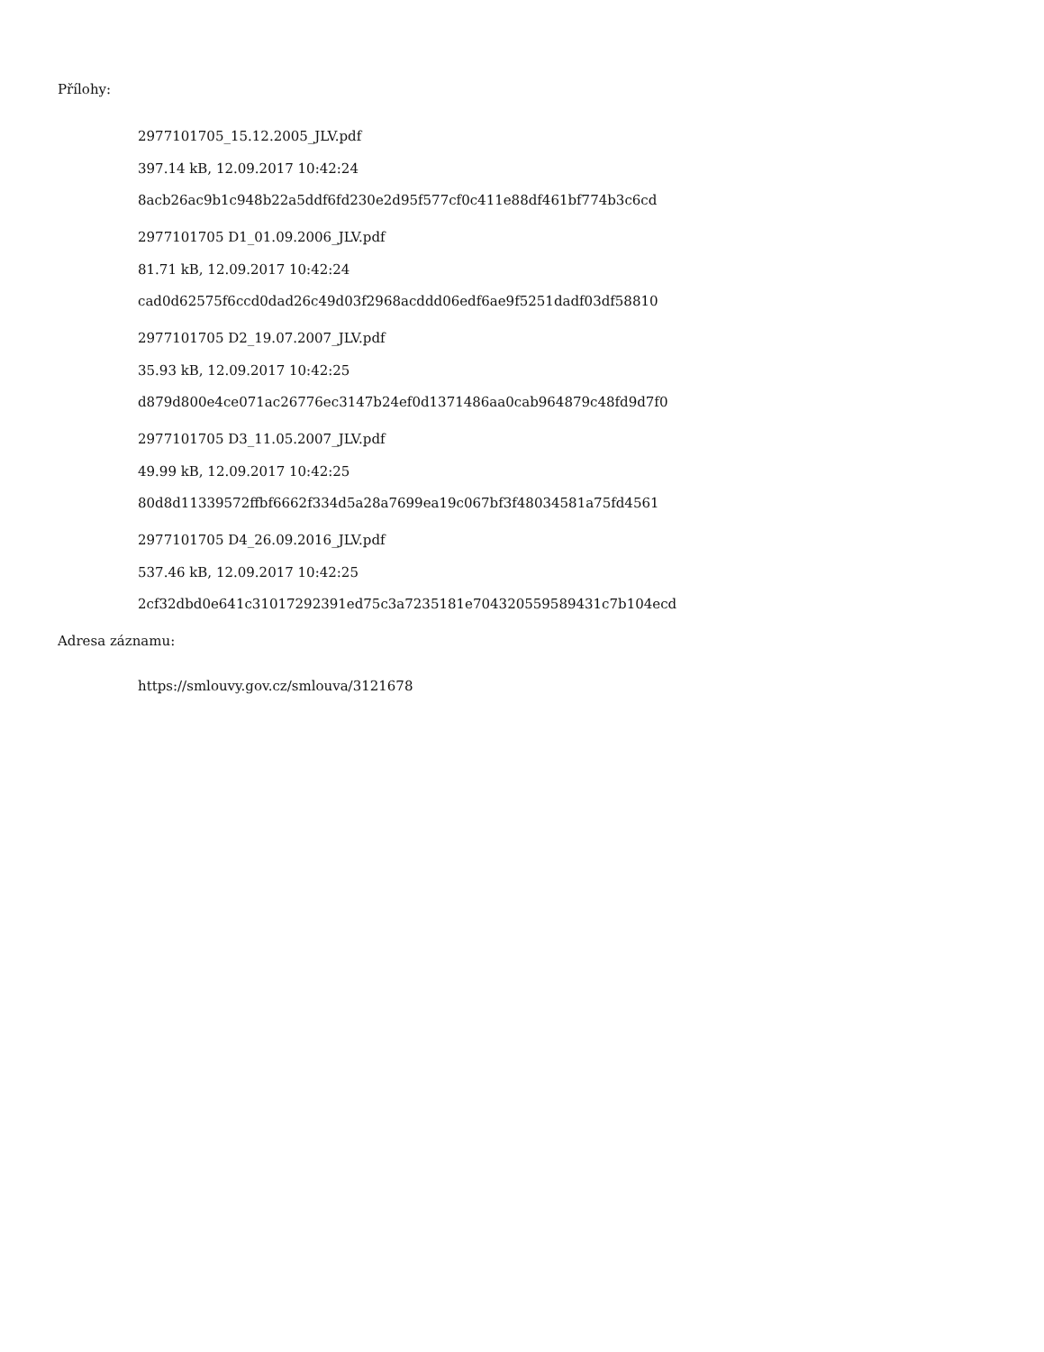Přílohy:
2977101705_15.12.2005_JLV.pdf
397.14 kB, 12.09.2017 10:42:24
8acb26ac9b1c948b22a5ddf6fd230e2d95f577cf0c411e88df461bf774b3c6cd
2977101705 D1_01.09.2006_JLV.pdf
81.71 kB, 12.09.2017 10:42:24
cad0d62575f6ccd0dad26c49d03f2968acddd06edf6ae9f5251dadf03df58810
2977101705 D2_19.07.2007_JLV.pdf
35.93 kB, 12.09.2017 10:42:25
d879d800e4ce071ac26776ec3147b24ef0d1371486aa0cab964879c48fd9d7f0
2977101705 D3_11.05.2007_JLV.pdf
49.99 kB, 12.09.2017 10:42:25
80d8d11339572ffbf6662f334d5a28a7699ea19c067bf3f48034581a75fd4561
2977101705 D4_26.09.2016_JLV.pdf
537.46 kB, 12.09.2017 10:42:25
2cf32dbd0e641c31017292391ed75c3a7235181e704320559589431c7b104ecd
Adresa záznamu:
https://smlouvy.gov.cz/smlouva/3121678